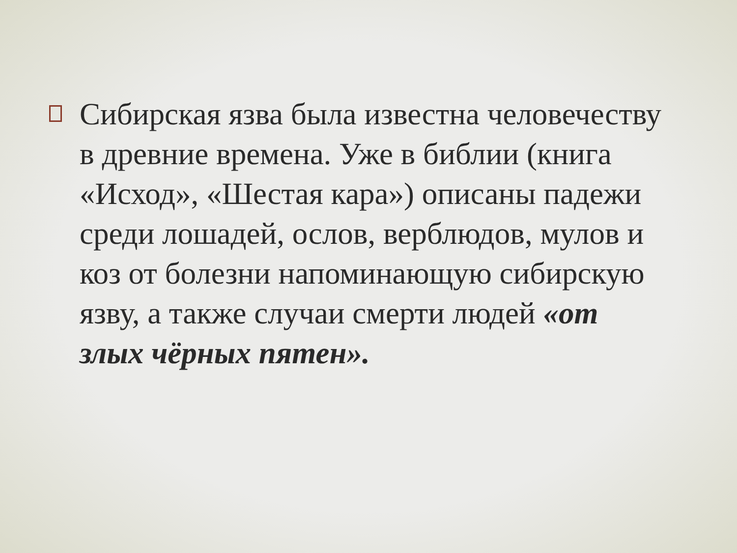Сибирская язва была известна человечеству в древние времена. Уже в библии (книга «Исход», «Шестая кара») описаны падежи среди лошадей, ослов, верблюдов, мулов и коз от болезни напоминающую сибирскую язву, а также случаи смерти людей «от злых чёрных пятен».